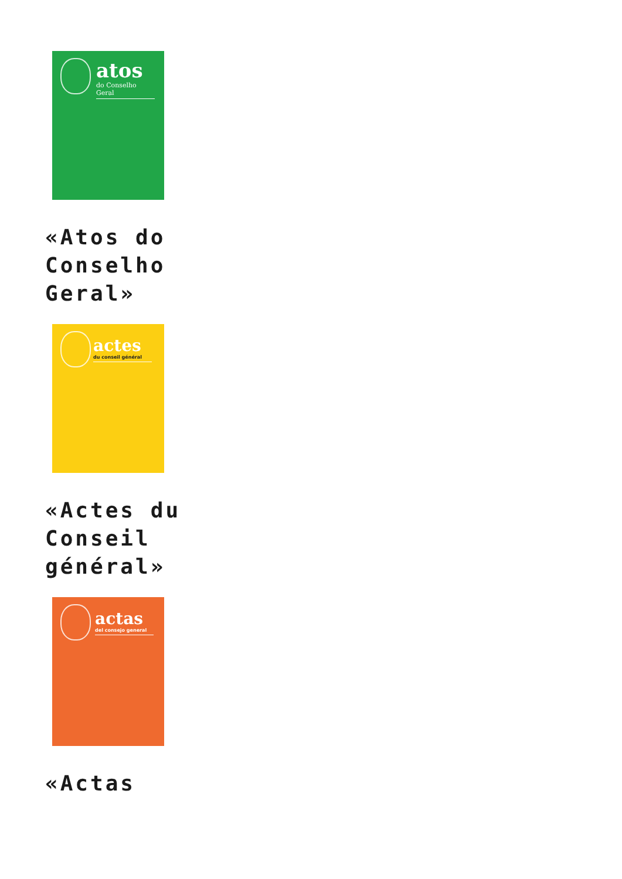atos
do Conselho Geral
«Atos do Conselho Geral»
actes
du conseil général
«Actes du Conseil général»
actas
del consejo general
«Actas